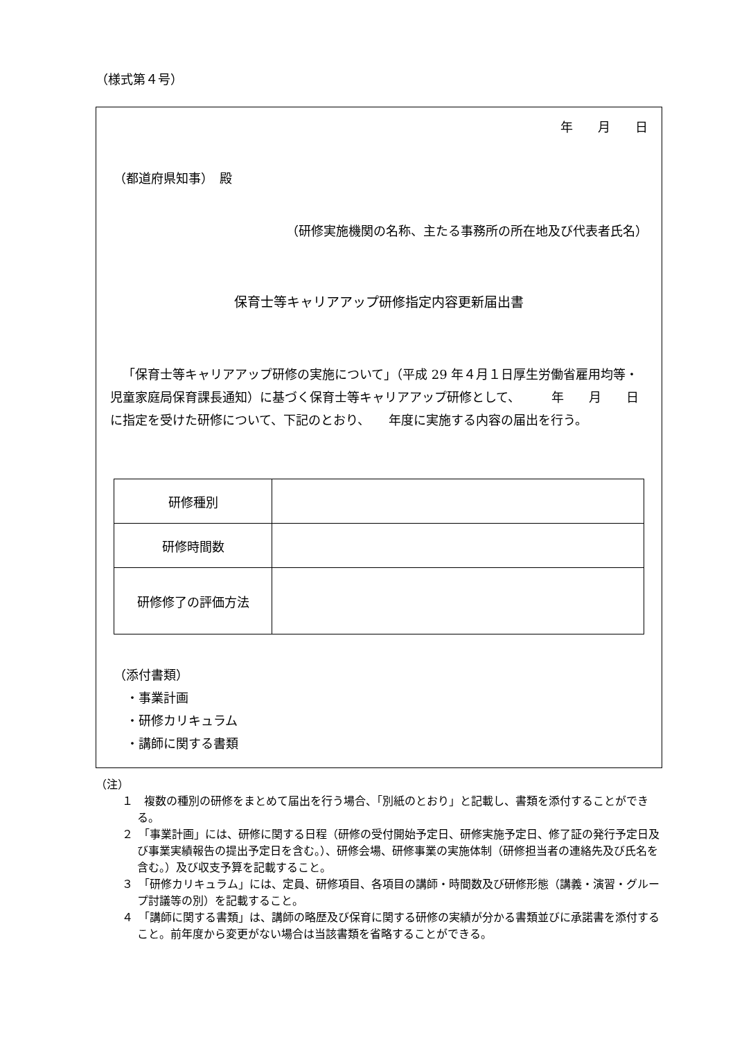（様式第４号）
年　　月　　日
（都道府県知事）　殿
（研修実施機関の名称、主たる事務所の所在地及び代表者氏名）
保育士等キャリアアップ研修指定内容更新届出書
「保育士等キャリアアップ研修の実施について」（平成 29 年４月１日厚生労働省雇用均等・児童家庭局保育課長通知）に基づく保育士等キャリアアップ研修として、　　　年　　月　　日に指定を受けた研修について、下記のとおり、　　年度に実施する内容の届出を行う。
| 研修種別 | |
| 研修時間数 | |
| 研修修了の評価方法 | |
（添付書類）
　・事業計画
　・研修カリキュラム
　・講師に関する書類
（注）
１　複数の種別の研修をまとめて届出を行う場合、「別紙のとおり」と記載し、書類を添付することができる。
２　「事業計画」には、研修に関する日程（研修の受付開始予定日、研修実施予定日、修了証の発行予定日及び事業実績報告の提出予定日を含む。）、研修会場、研修事業の実施体制（研修担当者の連絡先及び氏名を含む。）及び収支予算を記載すること。
３　「研修カリキュラム」には、定員、研修項目、各項目の講師・時間数及び研修形態（講義・演習・グループ討議等の別）を記載すること。
４　「講師に関する書類」は、講師の略歴及び保育に関する研修の実績が分かる書類並びに承諾書を添付すること。前年度から変更がない場合は当該書類を省略することができる。